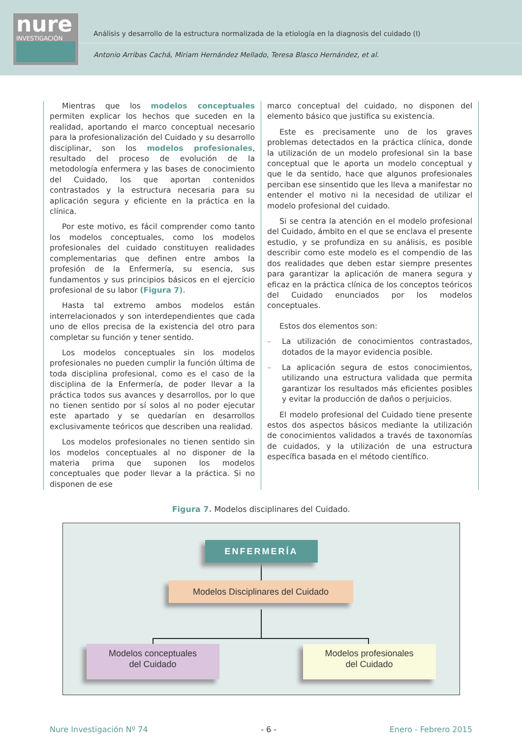nure
INVESTIGACIÓN
Análisis y desarrollo de la estructura normalizada de la etiología en la diagnosis del cuidado (I)
Antonio Arribas Cachá, Miriam Hernández Mellado, Teresa Blasco Hernández, et al.
Mientras que los modelos conceptuales permiten explicar los hechos que suceden en la realidad, aportando el marco conceptual necesario para la profesionalización del Cuidado y su desarrollo disciplinar, son los modelos profesionales, resultado del proceso de evolución de la metodología enfermera y las bases de conocimiento del Cuidado, los que aportan contenidos contrastados y la estructura necesaria para su aplicación segura y eficiente en la práctica en la clínica.
Por este motivo, es fácil comprender como tanto los modelos conceptuales, como los modelos profesionales del cuidado constituyen realidades complementarias que definen entre ambos la profesión de la Enfermería, su esencia, sus fundamentos y sus principios básicos en el ejercicio profesional de su labor (Figura 7).
Hasta tal extremo ambos modelos están interrelacionados y son interdependientes que cada uno de ellos precisa de la existencia del otro para completar su función y tener sentido.
Los modelos conceptuales sin los modelos profesionales no pueden cumplir la función última de toda disciplina profesional, como es el caso de la disciplina de la Enfermería, de poder llevar a la práctica todos sus avances y desarrollos, por lo que no tienen sentido por sí solos al no poder ejecutar este apartado y se quedarían en desarrollos exclusivamente teóricos que describen una realidad.
Los modelos profesionales no tienen sentido sin los modelos conceptuales al no disponer de la materia prima que suponen los modelos conceptuales que poder llevar a la práctica. Si no disponen de ese
marco conceptual del cuidado, no disponen del elemento básico que justifica su existencia.
Este es precisamente uno de los graves problemas detectados en la práctica clínica, donde la utilización de un modelo profesional sin la base conceptual que le aporta un modelo conceptual y que le da sentido, hace que algunos profesionales perciban ese sinsentido que les lleva a manifestar no entender el motivo ni la necesidad de utilizar el modelo profesional del cuidado.
Si se centra la atención en el modelo profesional del Cuidado, ámbito en el que se enclava el presente estudio, y se profundiza en su análisis, es posible describir como este modelo es el compendio de las dos realidades que deben estar siempre presentes para garantizar la aplicación de manera segura y eficaz en la práctica clínica de los conceptos teóricos del Cuidado enunciados por los modelos conceptuales.
Estos dos elementos son:
– La utilización de conocimientos contrastados, dotados de la mayor evidencia posible.
– La aplicación segura de estos conocimientos, utilizando una estructura validada que permita garantizar los resultados más eficientes posibles y evitar la producción de daños o perjuicios.
El modelo profesional del Cuidado tiene presente estos dos aspectos básicos mediante la utilización de conocimientos validados a través de taxonomías de cuidados, y la utilización de una estructura específica basada en el método científico.
Figura 7. Modelos disciplinares del Cuidado.
ENFERMERÍA
Modelos Disciplinares del Cuidado
Modelos conceptuales
del Cuidado
Modelos profesionales
del Cuidado
Nure Investigación Nº 74 - 6 - Enero - Febrero 2015